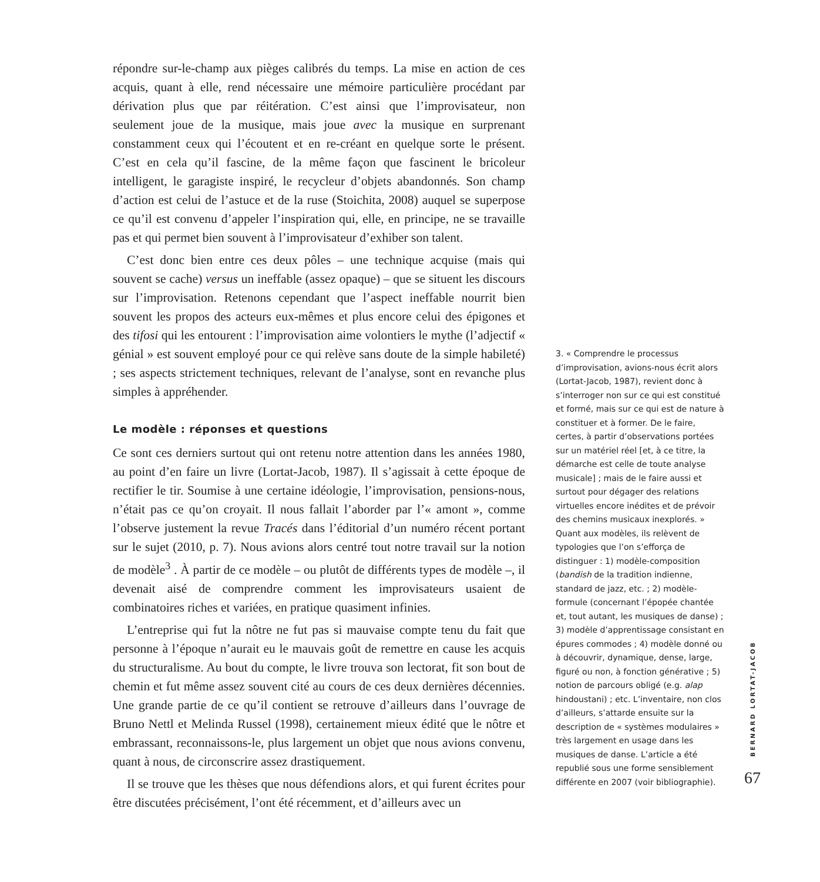répondre sur-le-champ aux pièges calibrés du temps. La mise en action de ces acquis, quant à elle, rend nécessaire une mémoire particulière procédant par dérivation plus que par réitération. C’est ainsi que l’improvisateur, non seulement joue de la musique, mais joue avec la musique en surprenant constamment ceux qui l’écoutent et en re-créant en quelque sorte le présent. C’est en cela qu’il fascine, de la même façon que fascinent le bricoleur intelligent, le garagiste inspiré, le recycleur d’objets abandonnés. Son champ d’action est celui de l’astuce et de la ruse (Stoichita, 2008) auquel se superpose ce qu’il est convenu d’appeler l’inspiration qui, elle, en principe, ne se travaille pas et qui permet bien souvent à l’improvisateur d’exhiber son talent.
C’est donc bien entre ces deux pôles – une technique acquise (mais qui souvent se cache) versus un ineffable (assez opaque) – que se situent les discours sur l’improvisation. Retenons cependant que l’aspect ineffable nourrit bien souvent les propos des acteurs eux-mêmes et plus encore celui des épigones et des tifosi qui les entourent : l’improvisation aime volontiers le mythe (l’adjectif « génial » est souvent employé pour ce qui relève sans doute de la simple habileté) ; ses aspects strictement techniques, relevant de l’analyse, sont en revanche plus simples à appréhender.
Le modèle : réponses et questions
Ce sont ces derniers surtout qui ont retenu notre attention dans les années 1980, au point d’en faire un livre (Lortat-Jacob, 1987). Il s’agissait à cette époque de rectifier le tir. Soumise à une certaine idéologie, l’improvisation, pensions-nous, n’était pas ce qu’on croyait. Il nous fallait l’aborder par l’« amont », comme l’observe justement la revue Tracés dans l’éditorial d’un numéro récent portant sur le sujet (2010, p. 7). Nous avions alors centré tout notre travail sur la notion de modèle<sup>3</sup> . À partir de ce modèle – ou plutôt de différents types de modèle –, il devenait aisé de comprendre comment les improvisateurs usaient de combinatoires riches et variées, en pratique quasiment infinies.
L’entreprise qui fut la nôtre ne fut pas si mauvaise compte tenu du fait que personne à l’époque n’aurait eu le mauvais goût de remettre en cause les acquis du structuralisme. Au bout du compte, le livre trouva son lectorat, fit son bout de chemin et fut même assez souvent cité au cours de ces deux dernières décennies. Une grande partie de ce qu’il contient se retrouve d’ailleurs dans l’ouvrage de Bruno Nettl et Melinda Russel (1998), certainement mieux édité que le nôtre et embrassant, reconnaissons-le, plus largement un objet que nous avions convenu, quant à nous, de circonscrire assez drastiquement.
Il se trouve que les thèses que nous défendions alors, et qui furent écrites pour être discutées précisément, l’ont été récemment, et d’ailleurs avec un
3. « Comprendre le processus d’improvisation, avions-nous écrit alors (Lortat-Jacob, 1987), revient donc à s’interroger non sur ce qui est constitué et formé, mais sur ce qui est de nature à constituer et à former. De le faire, certes, à partir d’observations portées sur un matériel réel [et, à ce titre, la démarche est celle de toute analyse musicale] ; mais de le faire aussi et surtout pour dégager des relations virtuelles encore inédites et de prévoir des chemins musicaux inexplorés. » Quant aux modèles, ils relèvent de typologies que l’on s’efforça de distinguer : 1) modèle-composition (bandish de la tradition indienne, standard de jazz, etc. ; 2) modèle-formule (concernant l’épopée chantée et, tout autant, les musiques de danse) ; 3) modèle d’apprentissage consistant en épures commodes ; 4) modèle donné ou à découvrir, dynamique, dense, large, figuré ou non, à fonction générative ; 5) notion de parcours obligé (e.g. alap hindoustani) ; etc. L’inventaire, non clos d’ailleurs, s’attarde ensuite sur la description de « systèmes modulaires » très largement en usage dans les musiques de danse. L’article a été republié sous une forme sensiblement différente en 2007 (voir bibliographie).
BERNARD LORTAT-JACOB
67